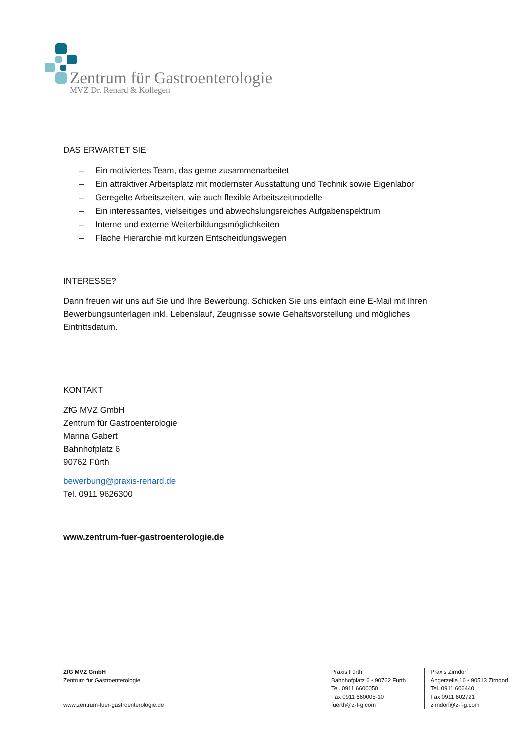Zentrum für Gastroenterologie
MVZ Dr. Renard & Kollegen
DAS ERWARTET SIE
– Ein motiviertes Team, das gerne zusammenarbeitet
– Ein attraktiver Arbeitsplatz mit modernster Ausstattung und Technik sowie Eigenlabor
– Geregelte Arbeitszeiten, wie auch flexible Arbeitszeitmodelle
– Ein interessantes, vielseitiges und abwechslungsreiches Aufgabenspektrum
– Interne und externe Weiterbildungsmöglichkeiten
– Flache Hierarchie mit kurzen Entscheidungswegen
INTERESSE?
Dann freuen wir uns auf Sie und Ihre Bewerbung. Schicken Sie uns einfach eine E-Mail mit Ihren Bewerbungsunterlagen inkl. Lebenslauf, Zeugnisse sowie Gehaltsvorstellung und mögliches Eintrittsdatum.
KONTAKT
ZfG MVZ GmbH
Zentrum für Gastroenterologie
Marina Gabert
Bahnhofplatz 6
90762 Fürth
bewerbung@praxis-renard.de
Tel. 0911 9626300
www.zentrum-fuer-gastroenterologie.de
ZfG MVZ GmbH
Zentrum für Gastroenterologie
www.zentrum-fuer-gastroenterologie.de
Praxis Fürth
Bahnhofplatz 6 • 90762 Fürth
Tel. 0911 6600050
Fax 0911 660005-10
fuerth@z-f-g.com
Praxis Zirndorf
Angerzeile 16 • 90513 Zirndorf
Tel. 0911 606440
Fax 0911 602721
zirndorf@z-f-g.com